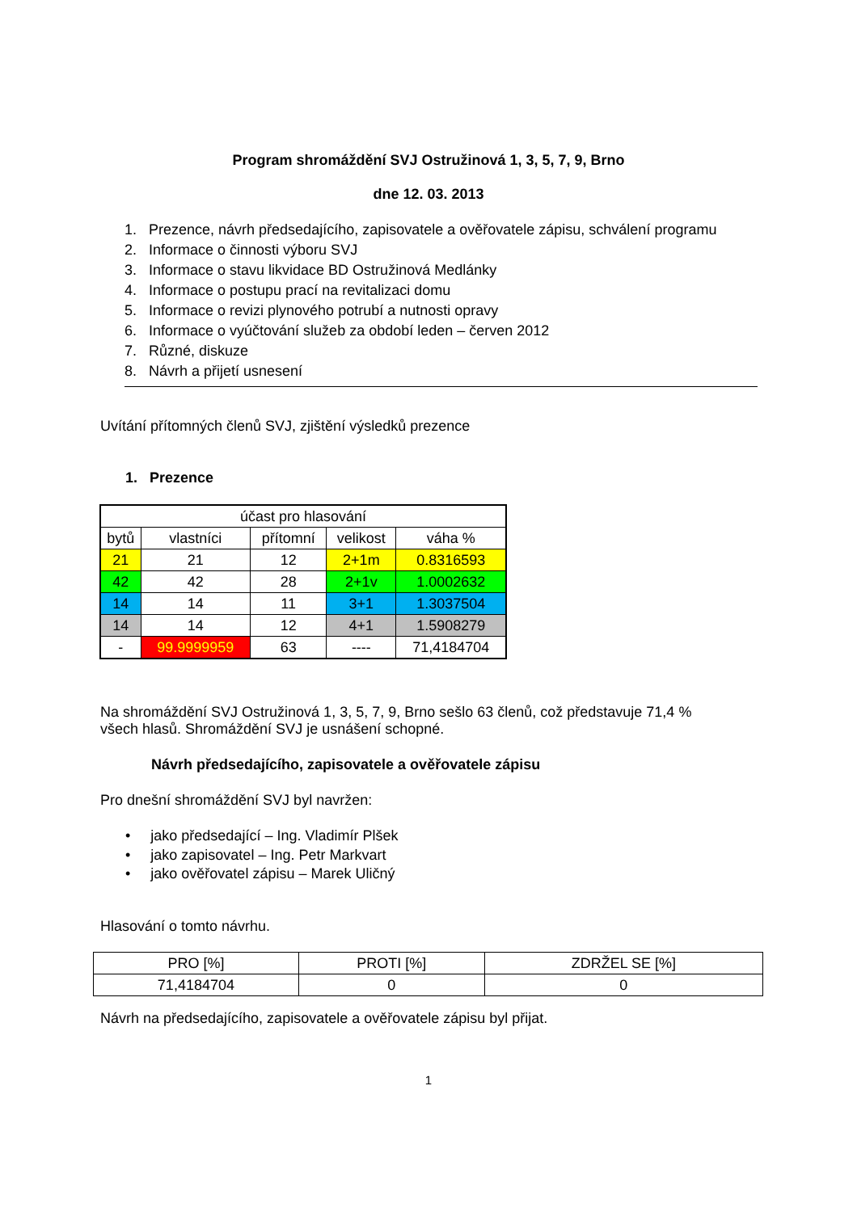Program shromáždění SVJ Ostružinová 1, 3, 5, 7, 9, Brno
dne 12. 03. 2013
1. Prezence, návrh předsedajícího, zapisovatele a ověřovatele zápisu, schválení programu
2. Informace o činnosti výboru SVJ
3. Informace o stavu likvidace BD Ostružinová Medlánky
4. Informace o postupu prací na revitalizaci domu
5. Informace o revizi plynového potrubí a nutnosti opravy
6. Informace o vyúčtování služeb za období leden – červen 2012
7. Různé, diskuze
8. Návrh a přijetí usnesení
Uvítání přítomných členů SVJ, zjištění výsledků prezence
1. Prezence
| účast pro hlasování | | | | |
| bytů | vlastníci | přítomní | velikost | váha % |
| 21 | 21 | 12 | 2+1m | 0.8316593 |
| 42 | 42 | 28 | 2+1v | 1.0002632 |
| 14 | 14 | 11 | 3+1 | 1.3037504 |
| 14 | 14 | 12 | 4+1 | 1.5908279 |
| - | 99.9999959 | 63 | ---- | 71,4184704 |
Na shromáždění SVJ Ostružinová 1, 3, 5, 7, 9, Brno sešlo 63 členů, což představuje 71,4 % všech hlasů. Shromáždění SVJ je usnášení schopné.
Návrh předsedajícího, zapisovatele a ověřovatele zápisu
Pro dnešní shromáždění SVJ byl navržen:
• jako předsedající – Ing. Vladimír Plšek
• jako zapisovatel – Ing. Petr Markvart
• jako ověřovatel zápisu – Marek Uličný
Hlasování o tomto návrhu.
| PRO [%] | PROTI [%] | ZDRŽEL SE [%] |
| 71,4184704 | 0 | 0 |
Návrh na předsedajícího, zapisovatele a ověřovatele zápisu byl přijat.
1